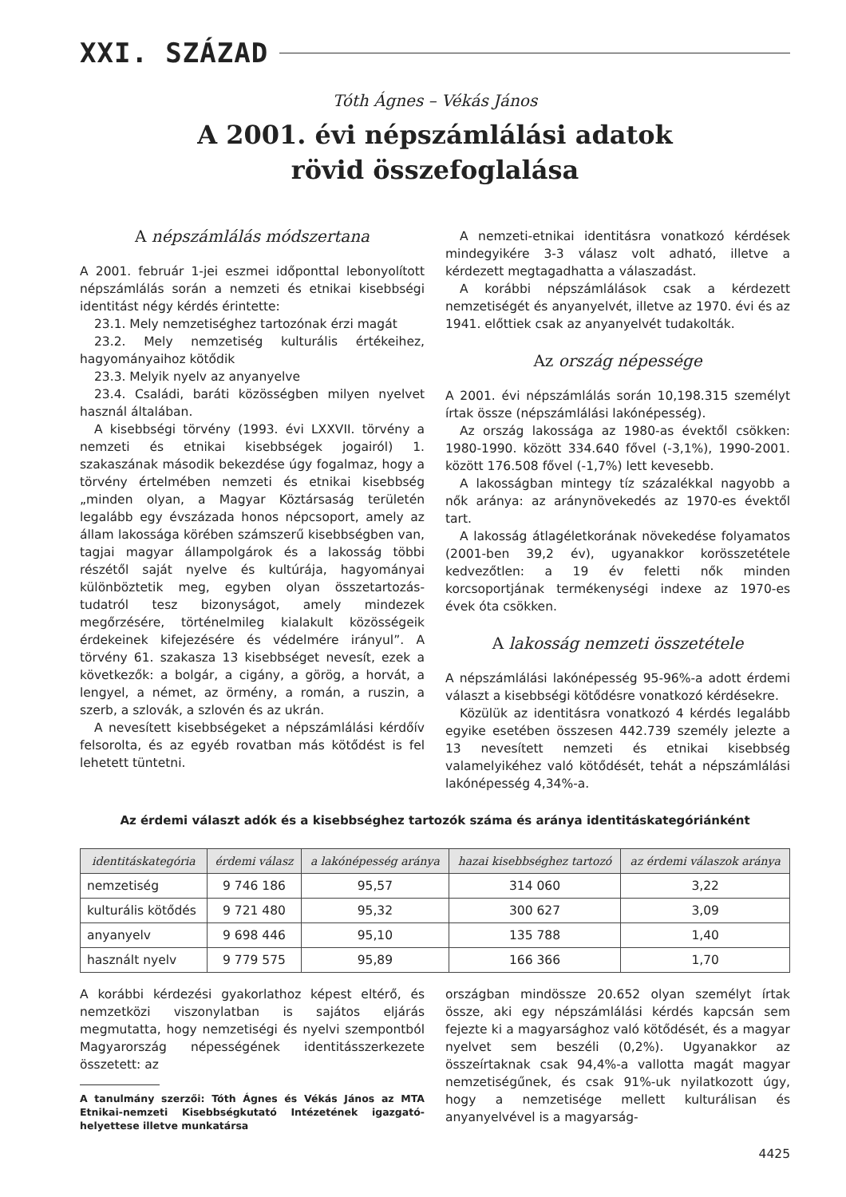XXI. SZÁZAD
Tóth Ágnes – Vékás János
A 2001. évi népszámlálási adatok
rövid összefoglalása
A népszámlálás módszertana
A 2001. február 1-jei eszmei időponttal lebonyolított népszámlálás során a nemzeti és etnikai kisebbségi identitást négy kérdés érintette:
23.1. Mely nemzetiséghez tartozónak érzi magát
23.2. Mely nemzetiség kulturális értékeihez, hagyományaihoz kötődik
23.3. Melyik nyelv az anyanyelve
23.4. Családi, baráti közösségben milyen nyelvet használ általában.
A kisebbségi törvény (1993. évi LXXVII. törvény a nemzeti és etnikai kisebbségek jogairól) 1. szakaszának második bekezdése úgy fogalmaz, hogy a törvény értelmében nemzeti és etnikai kisebbség „minden olyan, a Magyar Köztársaság területén legalább egy évszázada honos népcsoport, amely az állam lakossága körében számszerű kisebbségben van, tagjai magyar állampolgárok és a lakosság többi részétől saját nyelve és kultúrája, hagyományai különböztetik meg, egyben olyan összetartozás-tudatról tesz bizonyságot, amely mindezek megőrzésére, történelmileg kialakult közösségeik érdekeinek kifejezésére és védelmére irányul”. A törvény 61. szakasza 13 kisebbséget nevesít, ezek a következők: a bolgár, a cigány, a görög, a horvát, a lengyel, a német, az örmény, a román, a ruszin, a szerb, a szlovák, a szlovén és az ukrán.
A nevesített kisebbségeket a népszámlálási kérdőív felsorolta, és az egyéb rovatban más kötődést is fel lehetett tüntetni.
A nemzeti-etnikai identitásra vonatkozó kérdések mindegyikére 3-3 válasz volt adható, illetve a kérdezett megtagadhatta a válaszadást.
A korábbi népszámlálások csak a kérdezett nemzetiségét és anyanyelvét, illetve az 1970. évi és az 1941. előttiek csak az anyanyelvét tudakolták.
Az ország népessége
A 2001. évi népszámlálás során 10,198.315 személyt írtak össze (népszámlálási lakónépesség).
Az ország lakossága az 1980-as évektől csökken: 1980-1990. között 334.640 fővel (-3,1%), 1990-2001. között 176.508 fővel (-1,7%) lett kevesebb.
A lakosságban mintegy tíz százalékkal nagyobb a nők aránya: az aránynövekedés az 1970-es évektől tart.
A lakosság átlagéletkorának növekedése folyamatos (2001-ben 39,2 év), ugyanakkor korösszetétele kedvezőtlen: a 19 év feletti nők minden korcsoportjának termékenységi indexe az 1970-es évek óta csökken.
A lakosság nemzeti összetétele
A népszámlálási lakónépesség 95-96%-a adott érdemi választ a kisebbségi kötődésre vonatkozó kérdésekre.
Közülük az identitásra vonatkozó 4 kérdés legalább egyike esetében összesen 442.739 személy jelezte a 13 nevesített nemzeti és etnikai kisebbség valamelyikéhez való kötődését, tehát a népszámlálási lakónépesség 4,34%-a.
Az érdemi választ adók és a kisebbséghez tartozók száma és aránya identitáskategóriánként
| identitáskategória | érdemi válasz | a lakónépesség aránya | hazai kisebbséghez tartozó | az érdemi válaszok aránya |
| --- | --- | --- | --- | --- |
| nemzetiség | 9 746 186 | 95,57 | 314 060 | 3,22 |
| kulturális kötődés | 9 721 480 | 95,32 | 300 627 | 3,09 |
| anyanyelv | 9 698 446 | 95,10 | 135 788 | 1,40 |
| használt nyelv | 9 779 575 | 95,89 | 166 366 | 1,70 |
A korábbi kérdezési gyakorlathoz képest eltérő, és nemzetközi viszonylatban is sajátos eljárás megmutatta, hogy nemzetiségi és nyelvi szempontból Magyarország népességének identitásszerkezete összetett: az
A tanulmány szerzői: Tóth Ágnes és Vékás János az MTA Etnikai-nemzeti Kisebbségkutató Intézetének igazgató-helyettese illetve munkatársa
országban mindössze 20.652 olyan személyt írtak össze, aki egy népszámlálási kérdés kapcsán sem fejezte ki a magyarsághoz való kötődését, és a magyar nyelvet sem beszéli (0,2%). Ugyanakkor az összeírtaknak csak 94,4%-a vallotta magát magyar nemzetiségűnek, és csak 91%-uk nyilatkozott úgy, hogy a nemzetisége mellett kulturálisan és anyanyelvével is a magyarság-
4425